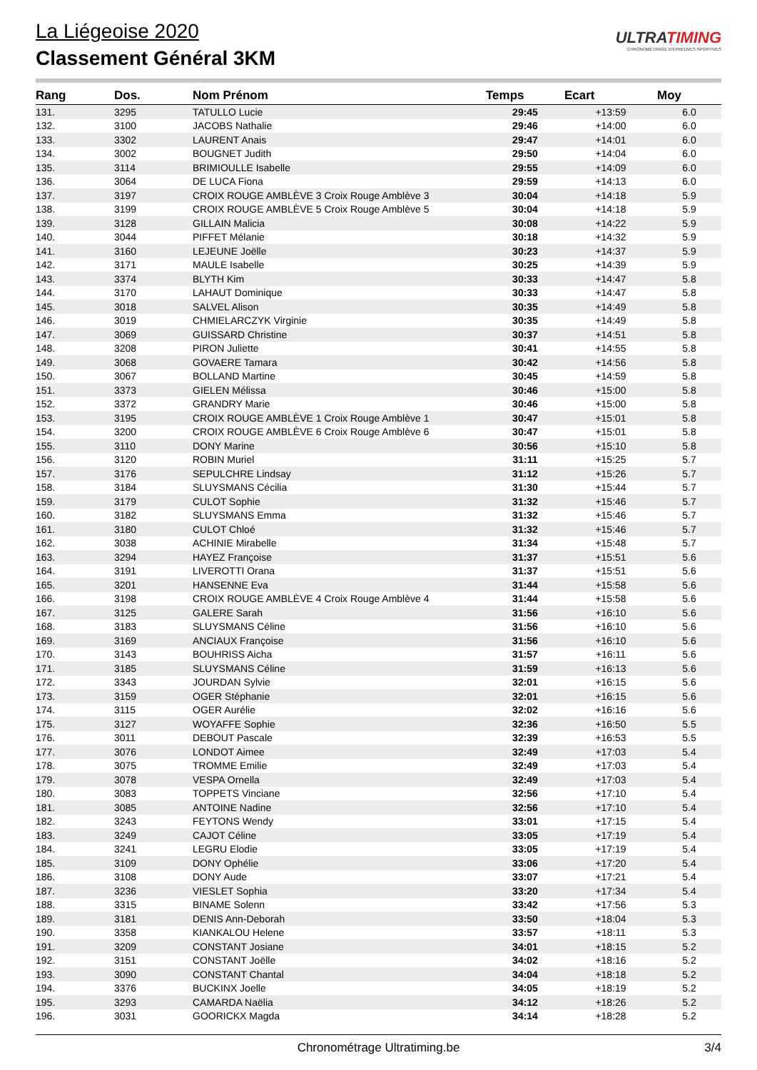La Liégeoise 2020
Classement Général 3KM
ULTRATIMING
CHRONOMÉTRAGE D'ÉPREUVES SPORTIVES
| Rang | Dos. | Nom Prénom | Temps | Ecart | Moy |
| --- | --- | --- | --- | --- | --- |
| 131. | 3295 | TATULLO Lucie | 29:45 | +13:59 | 6.0 |
| 132. | 3100 | JACOBS Nathalie | 29:46 | +14:00 | 6.0 |
| 133. | 3302 | LAURENT Anais | 29:47 | +14:01 | 6.0 |
| 134. | 3002 | BOUGNET Judith | 29:50 | +14:04 | 6.0 |
| 135. | 3114 | BRIMIOULLE Isabelle | 29:55 | +14:09 | 6.0 |
| 136. | 3064 | DE LUCA Fiona | 29:59 | +14:13 | 6.0 |
| 137. | 3197 | CROIX ROUGE AMBLÈVE 3 Croix Rouge Amblève 3 | 30:04 | +14:18 | 5.9 |
| 138. | 3199 | CROIX ROUGE AMBLÈVE 5 Croix Rouge Amblève 5 | 30:04 | +14:18 | 5.9 |
| 139. | 3128 | GILLAIN Malicia | 30:08 | +14:22 | 5.9 |
| 140. | 3044 | PIFFET Mélanie | 30:18 | +14:32 | 5.9 |
| 141. | 3160 | LEJEUNE Joëlle | 30:23 | +14:37 | 5.9 |
| 142. | 3171 | MAULE Isabelle | 30:25 | +14:39 | 5.9 |
| 143. | 3374 | BLYTH Kim | 30:33 | +14:47 | 5.8 |
| 144. | 3170 | LAHAUT Dominique | 30:33 | +14:47 | 5.8 |
| 145. | 3018 | SALVEL Alison | 30:35 | +14:49 | 5.8 |
| 146. | 3019 | CHMIELARCZYK Virginie | 30:35 | +14:49 | 5.8 |
| 147. | 3069 | GUISSARD Christine | 30:37 | +14:51 | 5.8 |
| 148. | 3208 | PIRON Juliette | 30:41 | +14:55 | 5.8 |
| 149. | 3068 | GOVAERE Tamara | 30:42 | +14:56 | 5.8 |
| 150. | 3067 | BOLLAND Martine | 30:45 | +14:59 | 5.8 |
| 151. | 3373 | GIELEN Mélissa | 30:46 | +15:00 | 5.8 |
| 152. | 3372 | GRANDRY Marie | 30:46 | +15:00 | 5.8 |
| 153. | 3195 | CROIX ROUGE AMBLÈVE 1 Croix Rouge Amblève 1 | 30:47 | +15:01 | 5.8 |
| 154. | 3200 | CROIX ROUGE AMBLÈVE 6 Croix Rouge Amblève 6 | 30:47 | +15:01 | 5.8 |
| 155. | 3110 | DONY Marine | 30:56 | +15:10 | 5.8 |
| 156. | 3120 | ROBIN Muriel | 31:11 | +15:25 | 5.7 |
| 157. | 3176 | SEPULCHRE Lindsay | 31:12 | +15:26 | 5.7 |
| 158. | 3184 | SLUYSMANS Cécilia | 31:30 | +15:44 | 5.7 |
| 159. | 3179 | CULOT Sophie | 31:32 | +15:46 | 5.7 |
| 160. | 3182 | SLUYSMANS Emma | 31:32 | +15:46 | 5.7 |
| 161. | 3180 | CULOT Chloé | 31:32 | +15:46 | 5.7 |
| 162. | 3038 | ACHINIE Mirabelle | 31:34 | +15:48 | 5.7 |
| 163. | 3294 | HAYEZ Françoise | 31:37 | +15:51 | 5.6 |
| 164. | 3191 | LIVEROTTI Orana | 31:37 | +15:51 | 5.6 |
| 165. | 3201 | HANSENNE Eva | 31:44 | +15:58 | 5.6 |
| 166. | 3198 | CROIX ROUGE AMBLÈVE 4 Croix Rouge Amblève 4 | 31:44 | +15:58 | 5.6 |
| 167. | 3125 | GALERE Sarah | 31:56 | +16:10 | 5.6 |
| 168. | 3183 | SLUYSMANS Céline | 31:56 | +16:10 | 5.6 |
| 169. | 3169 | ANCIAUX Françoise | 31:56 | +16:10 | 5.6 |
| 170. | 3143 | BOUHRISS Aicha | 31:57 | +16:11 | 5.6 |
| 171. | 3185 | SLUYSMANS Céline | 31:59 | +16:13 | 5.6 |
| 172. | 3343 | JOURDAN Sylvie | 32:01 | +16:15 | 5.6 |
| 173. | 3159 | OGER Stéphanie | 32:01 | +16:15 | 5.6 |
| 174. | 3115 | OGER Aurélie | 32:02 | +16:16 | 5.6 |
| 175. | 3127 | WOYAFFE Sophie | 32:36 | +16:50 | 5.5 |
| 176. | 3011 | DEBOUT Pascale | 32:39 | +16:53 | 5.5 |
| 177. | 3076 | LONDOT Aimee | 32:49 | +17:03 | 5.4 |
| 178. | 3075 | TROMME Emilie | 32:49 | +17:03 | 5.4 |
| 179. | 3078 | VESPA Ornella | 32:49 | +17:03 | 5.4 |
| 180. | 3083 | TOPPETS Vinciane | 32:56 | +17:10 | 5.4 |
| 181. | 3085 | ANTOINE Nadine | 32:56 | +17:10 | 5.4 |
| 182. | 3243 | FEYTONS Wendy | 33:01 | +17:15 | 5.4 |
| 183. | 3249 | CAJOT Céline | 33:05 | +17:19 | 5.4 |
| 184. | 3241 | LEGRU Elodie | 33:05 | +17:19 | 5.4 |
| 185. | 3109 | DONY Ophélie | 33:06 | +17:20 | 5.4 |
| 186. | 3108 | DONY Aude | 33:07 | +17:21 | 5.4 |
| 187. | 3236 | VIESLET Sophia | 33:20 | +17:34 | 5.4 |
| 188. | 3315 | BINAME Solenn | 33:42 | +17:56 | 5.3 |
| 189. | 3181 | DENIS Ann-Deborah | 33:50 | +18:04 | 5.3 |
| 190. | 3358 | KIANKALOU Helene | 33:57 | +18:11 | 5.3 |
| 191. | 3209 | CONSTANT Josiane | 34:01 | +18:15 | 5.2 |
| 192. | 3151 | CONSTANT Joëlle | 34:02 | +18:16 | 5.2 |
| 193. | 3090 | CONSTANT Chantal | 34:04 | +18:18 | 5.2 |
| 194. | 3376 | BUCKINX Joelle | 34:05 | +18:19 | 5.2 |
| 195. | 3293 | CAMARDA Naëlia | 34:12 | +18:26 | 5.2 |
| 196. | 3031 | GOORICKX Magda | 34:14 | +18:28 | 5.2 |
Chronométrage Ultratiming.be 3/4